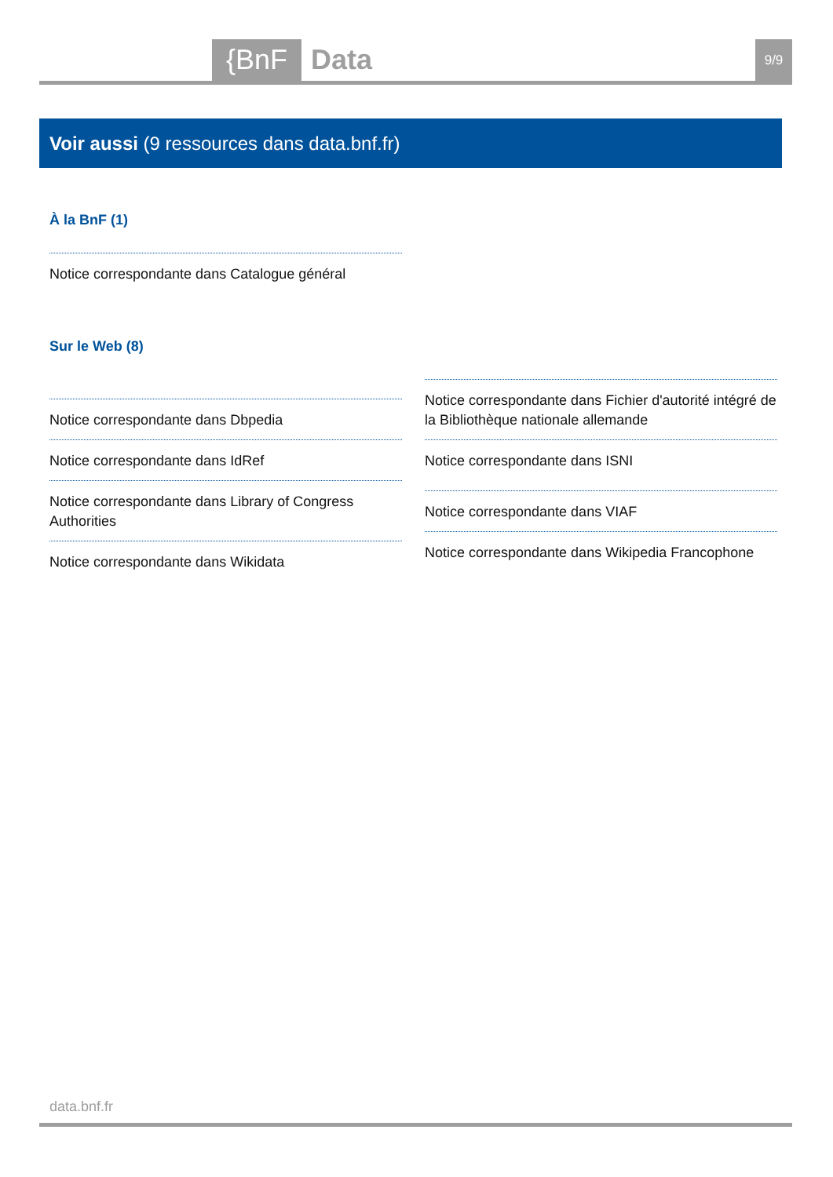{BnF
Data
9/9
Voir aussi (9 ressources dans data.bnf.fr)
À la BnF (1)
Notice correspondante dans Catalogue général
Sur le Web (8)
Notice correspondante dans Dbpedia
Notice correspondante dans IdRef
Notice correspondante dans Library of Congress Authorities
Notice correspondante dans Wikidata
Notice correspondante dans Fichier d'autorité intégré de la Bibliothèque nationale allemande
Notice correspondante dans ISNI
Notice correspondante dans VIAF
Notice correspondante dans Wikipedia Francophone
data.bnf.fr